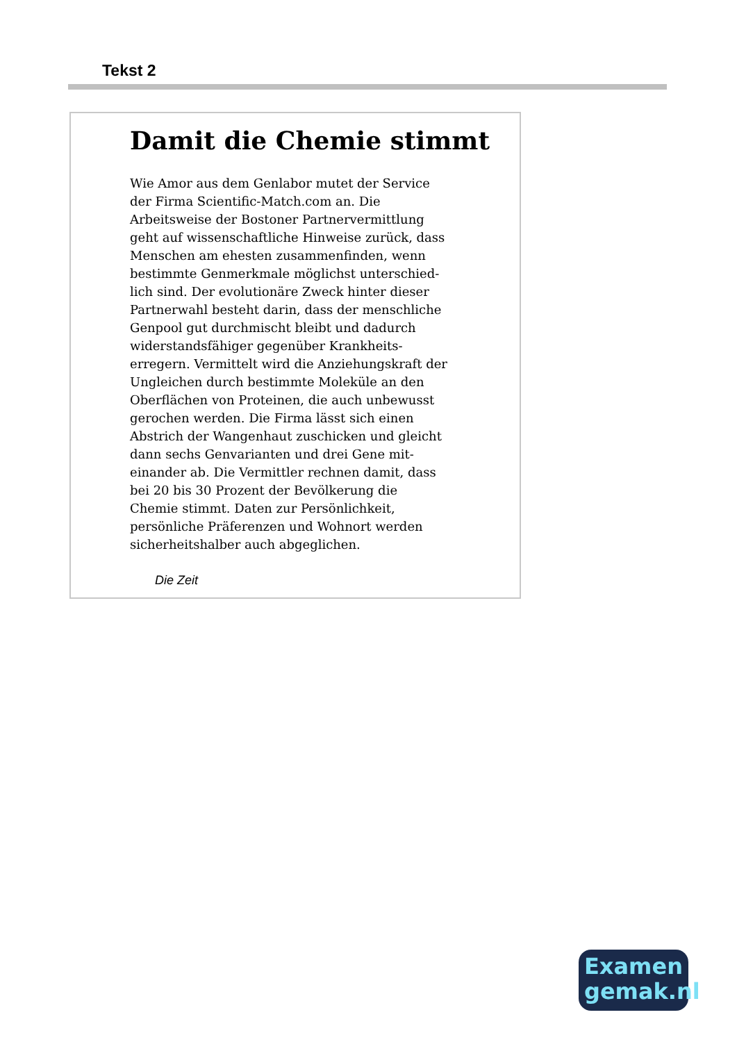Tekst 2
Damit die Chemie stimmt
Wie Amor aus dem Genlabor mutet der Service der Firma Scientific-Match.com an. Die Arbeitsweise der Bostoner Partnervermittlung geht auf wissenschaftliche Hinweise zurück, dass Menschen am ehesten zusammenfinden, wenn bestimmte Genmerkmale möglichst unterschied-lich sind. Der evolutionäre Zweck hinter dieser Partnerwahl besteht darin, dass der menschliche Genpool gut durchmischt bleibt und dadurch widerstandsfähiger gegenüber Krankheits-erregern. Vermittelt wird die Anziehungskraft der Ungleichen durch bestimmte Moleküle an den Oberflächen von Proteinen, die auch unbewusst gerochen werden. Die Firma lässt sich einen Abstrich der Wangenhaut zuschicken und gleicht dann sechs Genvarianten und drei Gene mit-einander ab. Die Vermittler rechnen damit, dass bei 20 bis 30 Prozent der Bevölkerung die Chemie stimmt. Daten zur Persönlichkeit, persönliche Präferenzen und Wohnort werden sicherheitshalber auch abgeglichen.
Die Zeit
Examen
gemak.nl